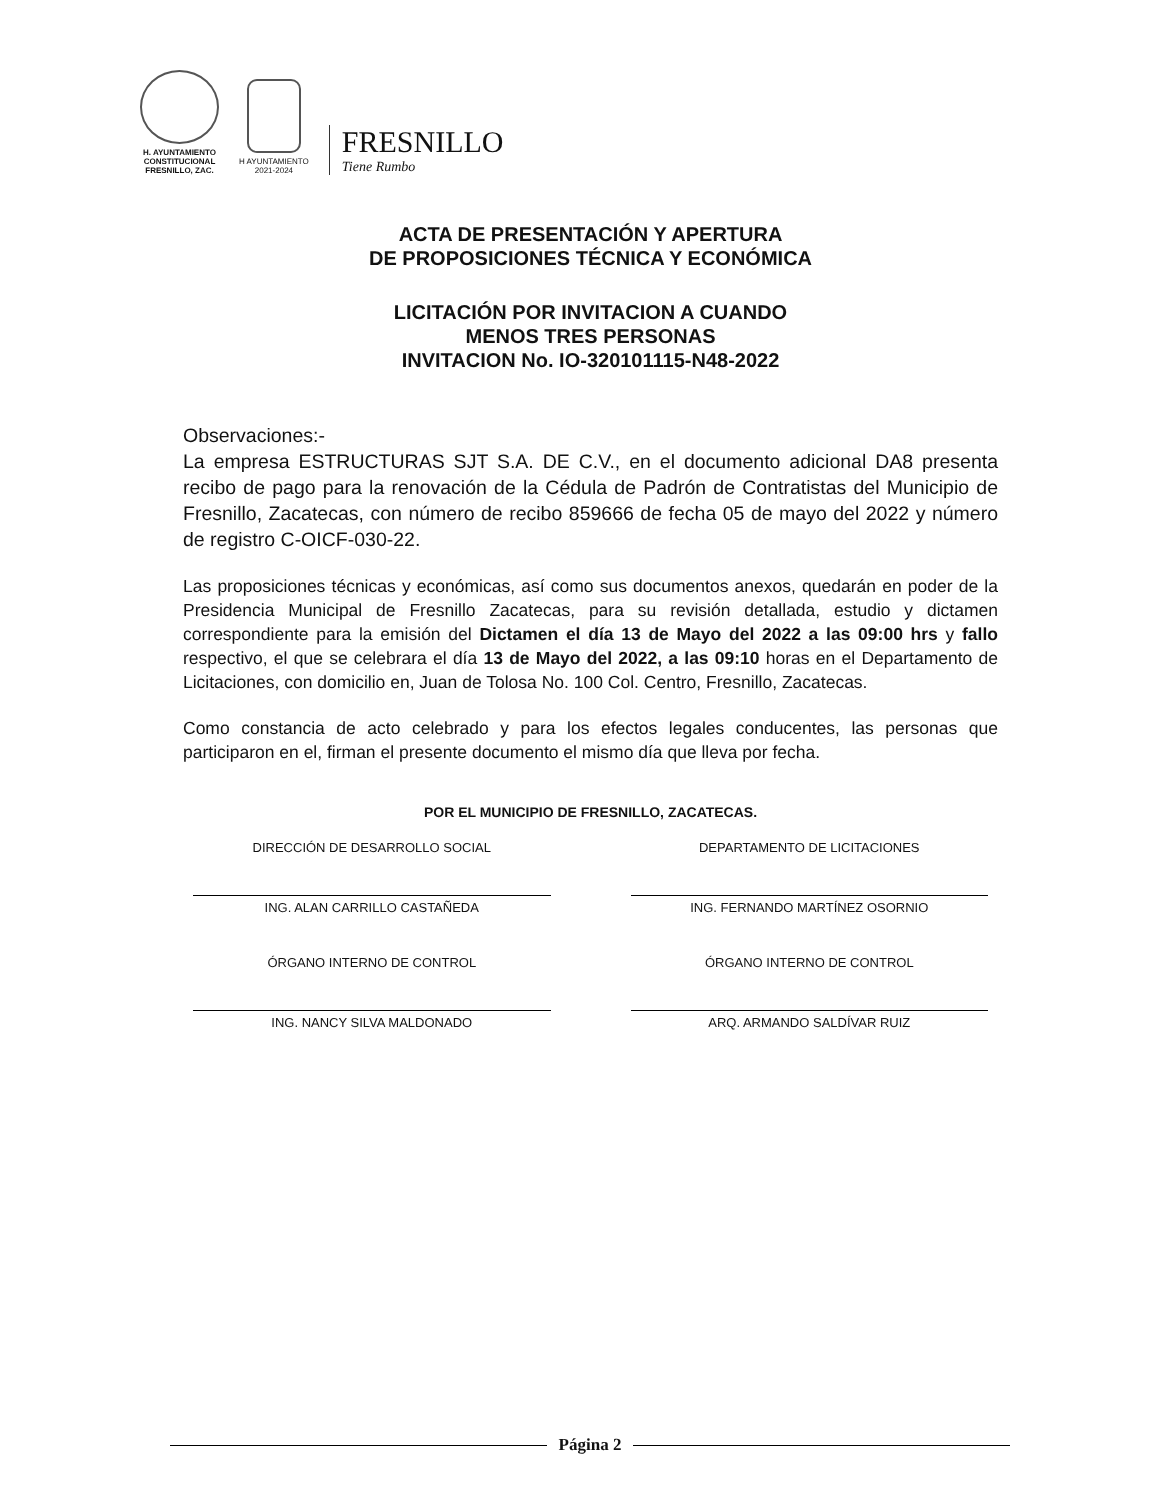H. AYUNTAMIENTO
CONSTITUCIONAL
FRESNILLO, ZAC.
H AYUNTAMIENTO
2021-2024
FRESNILLO
Tiene Rumbo
ACTA DE PRESENTACIÓN Y APERTURA
DE PROPOSICIONES TÉCNICA Y ECONÓMICA
LICITACIÓN POR INVITACION A CUANDO
MENOS TRES PERSONAS
INVITACION No. IO-320101115-N48-2022
Observaciones:-
La empresa ESTRUCTURAS SJT S.A. DE C.V., en el documento adicional DA8 presenta recibo de pago para la renovación de la Cédula de Padrón de Contratistas del Municipio de Fresnillo, Zacatecas, con número de recibo 859666 de fecha 05 de mayo del 2022 y número de registro C-OICF-030-22.
Las proposiciones técnicas y económicas, así como sus documentos anexos, quedarán en poder de la Presidencia Municipal de Fresnillo Zacatecas, para su revisión detallada, estudio y dictamen correspondiente para la emisión del Dictamen el día 13 de Mayo del 2022 a las 09:00 hrs y fallo respectivo, el que se celebrara el día 13 de Mayo del 2022, a las 09:10 horas en el Departamento de Licitaciones, con domicilio en, Juan de Tolosa No. 100 Col. Centro, Fresnillo, Zacatecas.
Como constancia de acto celebrado y para los efectos legales conducentes, las personas que participaron en el, firman el presente documento el mismo día que lleva por fecha.
POR EL MUNICIPIO DE FRESNILLO, ZACATECAS.
DIRECCIÓN DE DESARROLLO SOCIAL
ING. ALAN CARRILLO CASTAÑEDA
DEPARTAMENTO DE LICITACIONES
ING. FERNANDO MARTÍNEZ OSORNIO
ÓRGANO INTERNO DE CONTROL
ING. NANCY SILVA MALDONADO
ÓRGANO INTERNO DE CONTROL
ARQ. ARMANDO SALDÍVAR RUIZ
Página 2